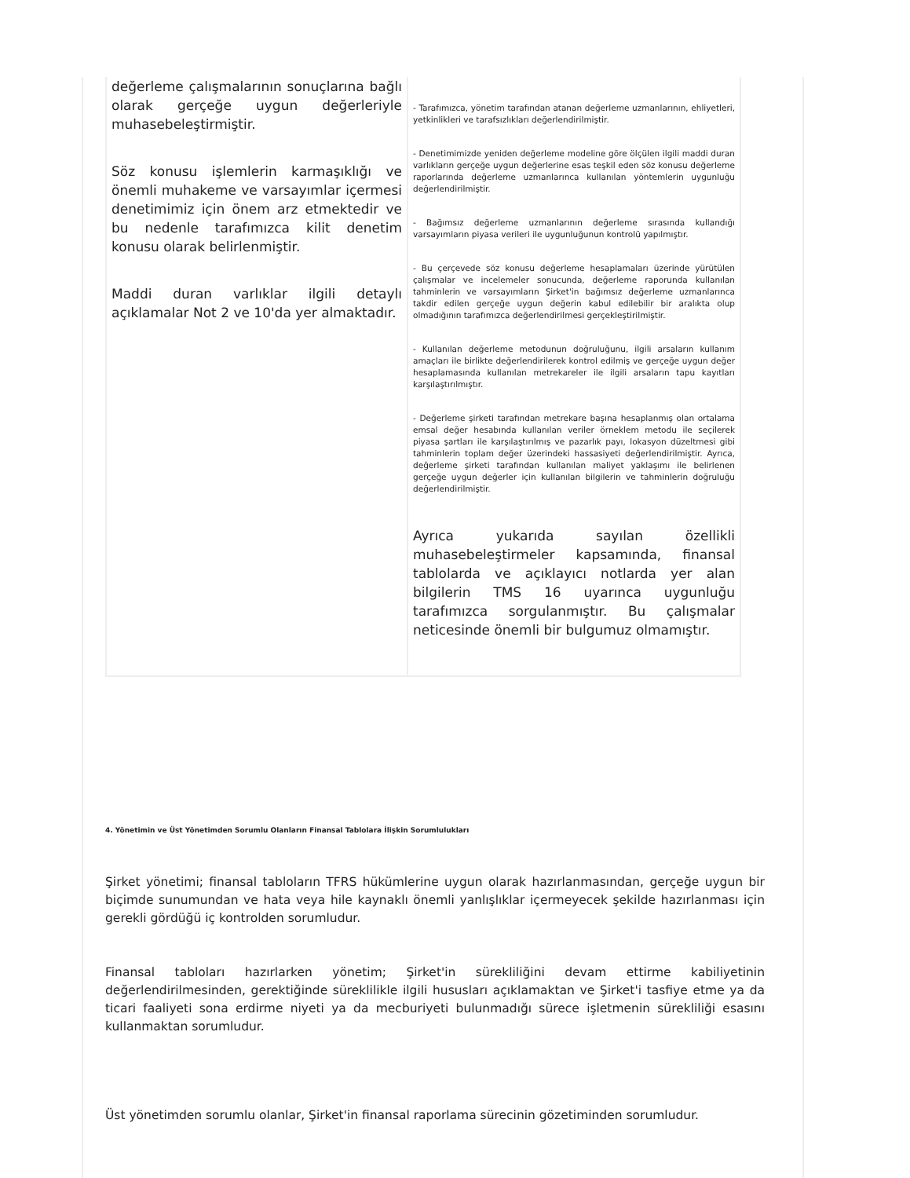| değerleme çalışmalarının sonuçlarına bağlı olarak gerçeğe uygun değerleriyle muhasebeleştirmiştir. Söz konusu işlemlerin karmaşıklığı ve önemli muhakeme ve varsayımlar içermesi denetimimiz için önem arz etmektedir ve bu nedenle tarafımızca kilit denetim konusu olarak belirlenmiştir. Maddi duran varlıklar ilgili detaylı açıklamalar Not 2 ve 10'da yer almaktadır. | - Tarafımızca, yönetim tarafından atanan değerleme uzmanlarının, ehliyetleri, yetkinlikleri ve tarafsızlıkları değerlendirilmiştir. - Denetimimizde yeniden değerleme modeline göre ölçülen ilgili maddi duran varlıkların gerçeğe uygun değerlerine esas teşkil eden söz konusu değerleme raporlarında değerleme uzmanlarınca kullanılan yöntemlerin uygunluğu değerlendirilmiştir. - Bağımsız değerleme uzmanlarının değerleme sırasında kullandığı varsayımların piyasa verileri ile uygunluğunun kontrolü yapılmıştır. - Bu çerçevede söz konusu değerleme hesaplamaları üzerinde yürütülen çalışmalar ve incelemeler sonucunda, değerleme raporunda kullanılan tahminlerin ve varsayımların Şirket'in bağımsız değerleme uzmanlarınca takdir edilen gerçeğe uygun değerin kabul edilebilir bir aralıkta olup olmadığının tarafımızca değerlendirilmesi gerçekleştirilmiştir. - Kullanılan değerleme metodunun doğruluğunu, ilgili arsaların kullanım amaçları ile birlikte değerlendirilerek kontrol edilmiş ve gerçeğe uygun değer hesaplamasında kullanılan metrekareler ile ilgili arsaların tapu kayıtları karşılaştırılmıştır. - Değerleme şirketi tarafından metrekare başına hesaplanmış olan ortalama emsal değer hesabında kullanılan veriler örneklem metodu ile seçilerek piyasa şartları ile karşılaştırılmış ve pazarlık payı, lokasyon düzeltmesi gibi tahminlerin toplam değer üzerindeki hassasiyeti değerlendirilmiştir. Ayrıca, değerleme şirketi tarafından kullanılan maliyet yaklaşımı ile belirlenen gerçeğe uygun değerler için kullanılan bilgilerin ve tahminlerin doğruluğu değerlendirilmiştir. Ayrıca yukarıda sayılan özellikli muhasebeleştirmeler kapsamında, finansal tablolarda ve açıklayıcı notlarda yer alan bilgilerin TMS 16 uyarınca uygunluğu tarafımızca sorgulanmıştır. Bu çalışmalar neticesinde önemli bir bulgumuz olmamıştır. |
4. Yönetimin ve Üst Yönetimden Sorumlu Olanların Finansal Tablolara İlişkin Sorumlulukları
Şirket yönetimi; finansal tabloların TFRS hükümlerine uygun olarak hazırlanmasından, gerçeğe uygun bir biçimde sunumundan ve hata veya hile kaynaklı önemli yanlışlıklar içermeyecek şekilde hazırlanması için gerekli gördüğü iç kontrolden sorumludur.
Finansal tabloları hazırlarken yönetim; Şirket'in sürekliliğini devam ettirme kabiliyetinin değerlendirilmesinden, gerektiğinde süreklilikle ilgili hususları açıklamaktan ve Şirket'i tasfiye etme ya da ticari faaliyeti sona erdirme niyeti ya da mecburiyeti bulunmadığı sürece işletmenin sürekliliği esasını kullanmaktan sorumludur.
Üst yönetimden sorumlu olanlar, Şirket'in finansal raporlama sürecinin gözetiminden sorumludur.